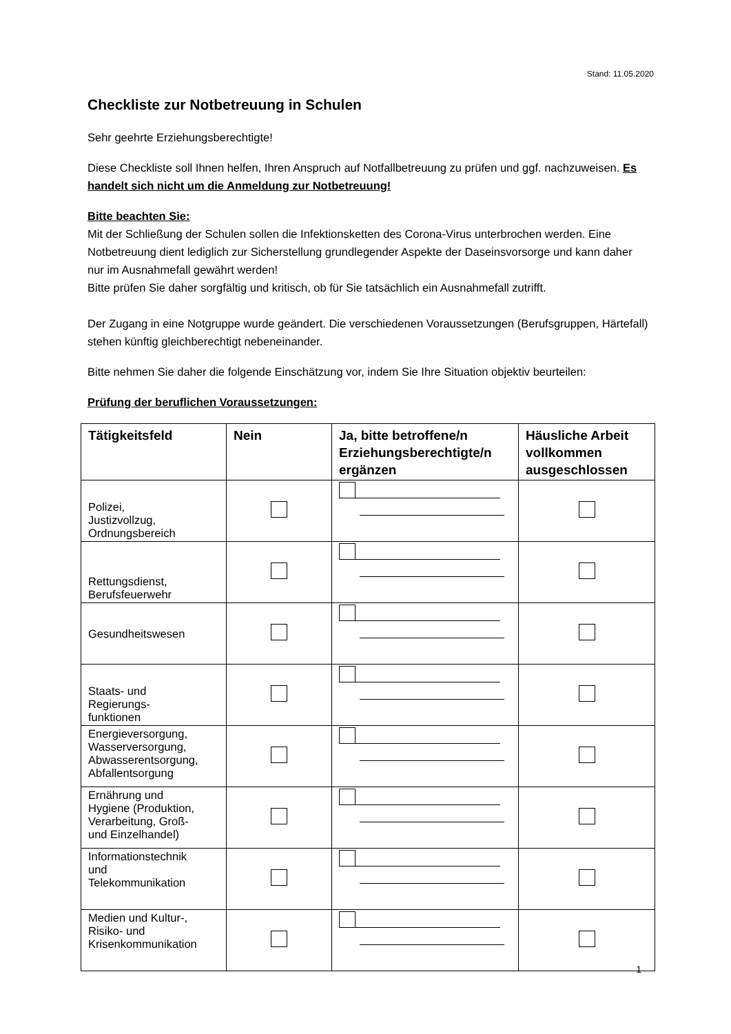Stand: 11.05.2020
Checkliste zur Notbetreuung in Schulen
Sehr geehrte Erziehungsberechtigte!
Diese Checkliste soll Ihnen helfen, Ihren Anspruch auf Notfallbetreuung zu prüfen und ggf. nachzuweisen. Es handelt sich nicht um die Anmeldung zur Notbetreuung!
Bitte beachten Sie:
Mit der Schließung der Schulen sollen die Infektionsketten des Corona-Virus unterbrochen werden. Eine Notbetreuung dient lediglich zur Sicherstellung grundlegender Aspekte der Daseinsvorsorge und kann daher nur im Ausnahmefall gewährt werden!
Bitte prüfen Sie daher sorgfältig und kritisch, ob für Sie tatsächlich ein Ausnahmefall zutrifft.
Der Zugang in eine Notgruppe wurde geändert. Die verschiedenen Voraussetzungen (Berufsgruppen, Härtefall) stehen künftig gleichberechtigt nebeneinander.
Bitte nehmen Sie daher die folgende Einschätzung vor, indem Sie Ihre Situation objektiv beurteilen:
Prüfung der beruflichen Voraussetzungen:
| Tätigkeitsfeld | Nein | Ja, bitte betroffene/n Erziehungsberechtigte/n ergänzen | Häusliche Arbeit vollkommen ausgeschlossen |
| --- | --- | --- | --- |
| Polizei, Justizvollzug, Ordnungsbereich | | | |
| Rettungsdienst, Berufsfeuerwehr | | | |
| Gesundheitswesen | | | |
| Staats- und Regierungs- funktionen | | | |
| Energieversorgung, Wasserversorgung, Abwasserentsorgung, Abfallentsorgung | | | |
| Ernährung und Hygiene (Produktion, Verarbeitung, Groß- und Einzelhandel) | | | |
| Informationstechnik und Telekommunikation | | | |
| Medien und Kultur-, Risiko- und Krisenkommunikation | | | |
1